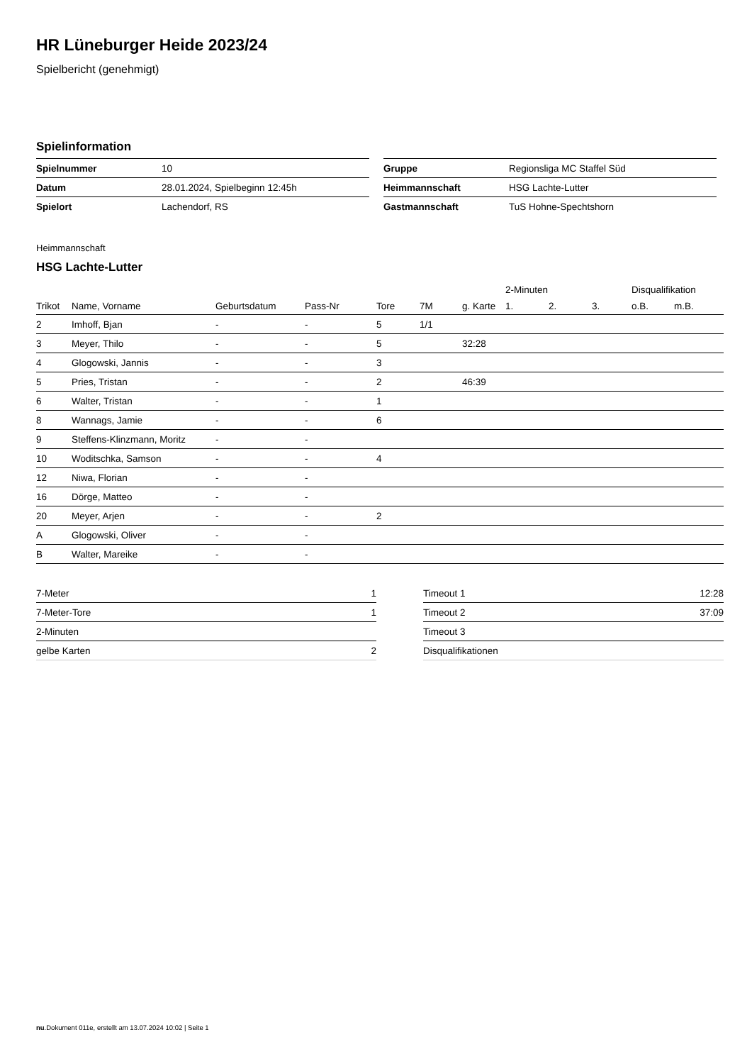HR Lüneburger Heide 2023/24
Spielbericht (genehmigt)
Spielinformation
| Spielnummer | 10 |
| Datum | 28.01.2024, Spielbeginn 12:45h |
| Spielort | Lachendorf, RS |
| Gruppe | Regionsliga MC Staffel Süd |
| Heimmannschaft | HSG Lachte-Lutter |
| Gastmannschaft | TuS Hohne-Spechtshorn |
Heimmannschaft
HSG Lachte-Lutter
| | | | | | | | 2-Minuten | | | Disqualifikation | |
| --- | --- | --- | --- | --- | --- | --- | --- | --- | --- | --- | --- |
| Trikot | Name, Vorname | Geburtsdatum | Pass-Nr | Tore | 7M | g. Karte | 1. | 2. | 3. | o.B. | m.B. |
| 2 | Imhoff, Bjan | - | - | 5 | 1/1 | | | | | | |
| 3 | Meyer, Thilo | - | - | 5 | | 32:28 | | | | | |
| 4 | Glogowski, Jannis | - | - | 3 | | | | | | | |
| 5 | Pries, Tristan | - | - | 2 | | 46:39 | | | | | |
| 6 | Walter, Tristan | - | - | 1 | | | | | | | |
| 8 | Wannags, Jamie | - | - | 6 | | | | | | | |
| 9 | Steffens-Klinzmann, Moritz | - | - | | | | | | | | |
| 10 | Woditschka, Samson | - | - | 4 | | | | | | | |
| 12 | Niwa, Florian | - | - | | | | | | | | |
| 16 | Dörge, Matteo | - | - | | | | | | | | |
| 20 | Meyer, Arjen | - | - | 2 | | | | | | | |
| A | Glogowski, Oliver | - | - | | | | | | | | |
| B | Walter, Mareike | - | - | | | | | | | | |
| 7-Meter | 1 |
| 7-Meter-Tore | 1 |
| 2-Minuten | |
| gelbe Karten | 2 |
| Timeout 1 | 12:28 |
| Timeout 2 | 37:09 |
| Timeout 3 | |
| Disqualifikationen | |
nu.Dokument 011e, erstellt am 13.07.2024 10:02 | Seite 1